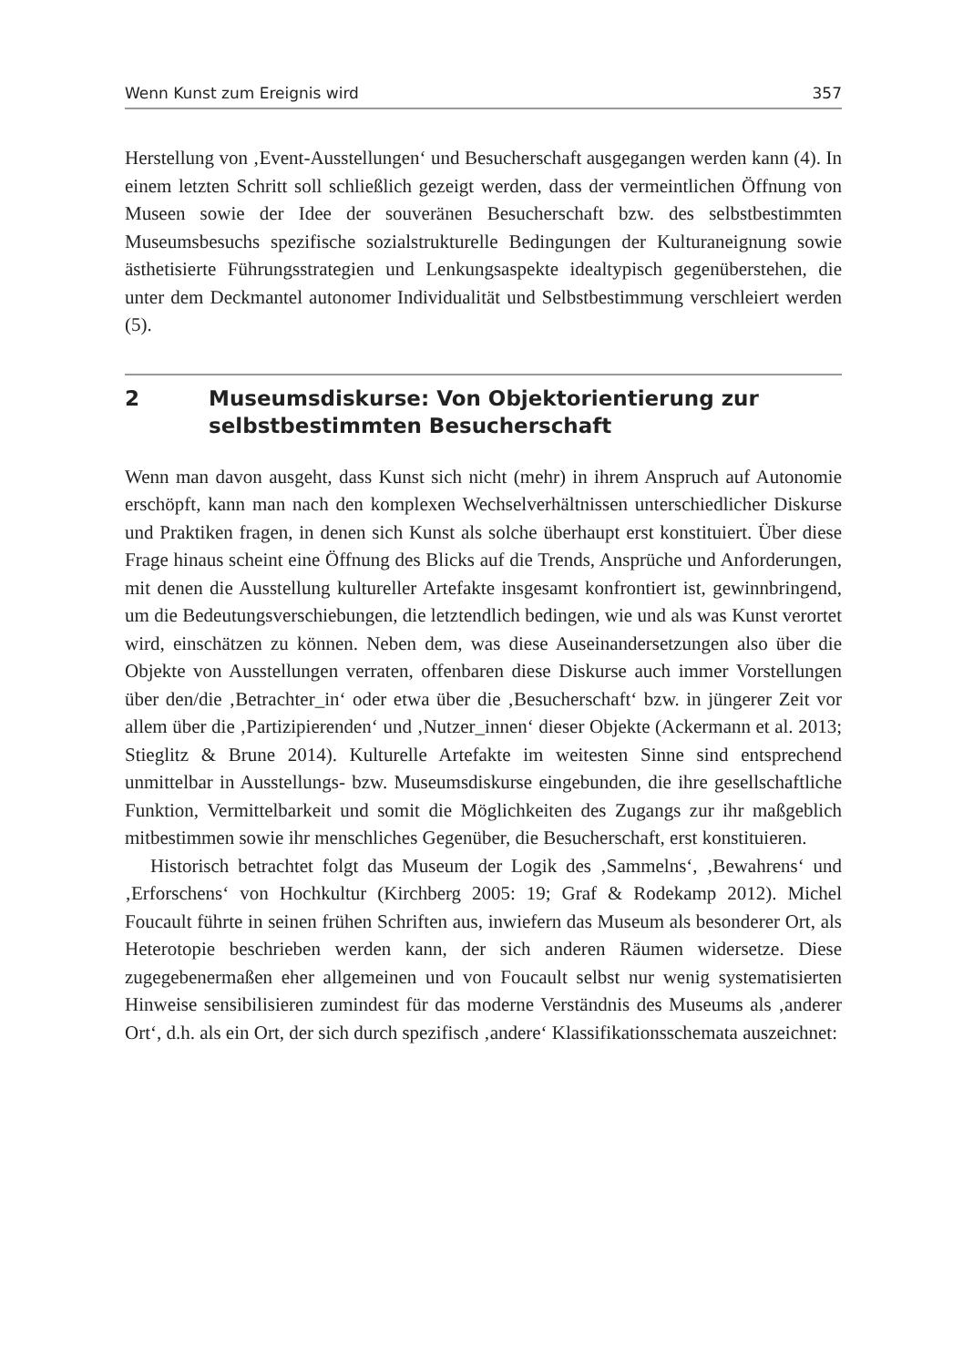Wenn Kunst zum Ereignis wird 357
Herstellung von ‚Event-Ausstellungen‘ und Besucherschaft ausgegangen werden kann (4). In einem letzten Schritt soll schließlich gezeigt werden, dass der vermeintlichen Öffnung von Museen sowie der Idee der souveränen Besucherschaft bzw. des selbstbestimmten Museumsbesuchs spezifische sozialstrukturelle Bedingungen der Kulturaneignung sowie ästhetisierte Führungsstrategien und Lenkungsaspekte idealtypisch gegenüberstehen, die unter dem Deckmantel autonomer Individualität und Selbstbestimmung verschleiert werden (5).
2 Museumsdiskurse: Von Objektorientierung zur selbstbestimmten Besucherschaft
Wenn man davon ausgeht, dass Kunst sich nicht (mehr) in ihrem Anspruch auf Autonomie erschöpft, kann man nach den komplexen Wechselverhältnissen unterschiedlicher Diskurse und Praktiken fragen, in denen sich Kunst als solche überhaupt erst konstituiert. Über diese Frage hinaus scheint eine Öffnung des Blicks auf die Trends, Ansprüche und Anforderungen, mit denen die Ausstellung kultureller Artefakte insgesamt konfrontiert ist, gewinnbringend, um die Bedeutungsverschiebungen, die letztendlich bedingen, wie und als was Kunst verortet wird, einschätzen zu können. Neben dem, was diese Auseinandersetzungen also über die Objekte von Ausstellungen verraten, offenbaren diese Diskurse auch immer Vorstellungen über den/die ‚Betrachter_in‘ oder etwa über die ‚Besucherschaft‘ bzw. in jüngerer Zeit vor allem über die ‚Partizipierenden‘ und ‚Nutzer_innen‘ dieser Objekte (Ackermann et al. 2013; Stieglitz & Brune 2014). Kulturelle Artefakte im weitesten Sinne sind entsprechend unmittelbar in Ausstellungs- bzw. Museumsdiskurse eingebunden, die ihre gesellschaftliche Funktion, Vermittelbarkeit und somit die Möglichkeiten des Zugangs zur ihr maßgeblich mitbestimmen sowie ihr menschliches Gegenüber, die Besucherschaft, erst konstituieren.
Historisch betrachtet folgt das Museum der Logik des ‚Sammelns‘, ‚Bewahrens‘ und ‚Erforschens‘ von Hochkultur (Kirchberg 2005: 19; Graf & Rodekamp 2012). Michel Foucault führte in seinen frühen Schriften aus, inwiefern das Museum als besonderer Ort, als Heterotopie beschrieben werden kann, der sich anderen Räumen widersetze. Diese zugegebenermaßen eher allgemeinen und von Foucault selbst nur wenig systematisierten Hinweise sensibilisieren zumindest für das moderne Verständnis des Museums als ‚anderer Ort‘, d.h. als ein Ort, der sich durch spezifisch ‚andere‘ Klassifikationsschemata auszeichnet: